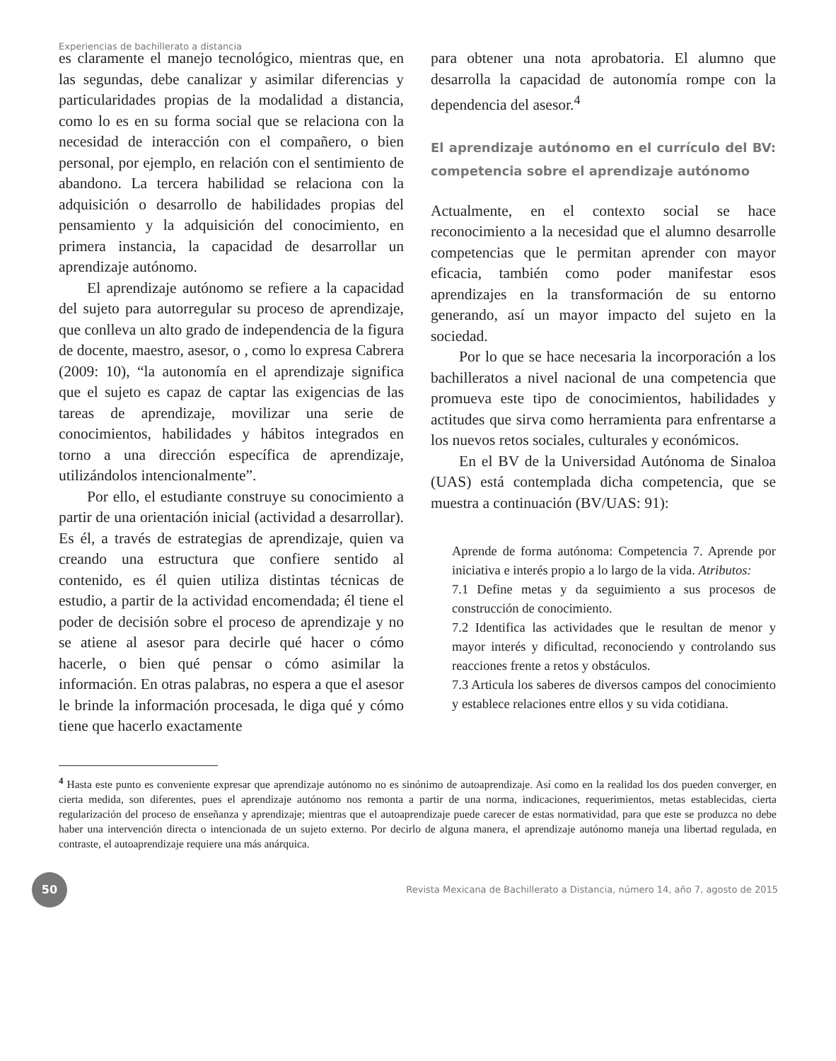Experiencias de bachillerato a distancia
es claramente el manejo tecnológico, mientras que, en las segundas, debe canalizar y asimilar diferencias y particularidades propias de la modalidad a distancia, como lo es en su forma social que se relaciona con la necesidad de interacción con el compañero, o bien personal, por ejemplo, en relación con el sentimiento de abandono. La tercera habilidad se relaciona con la adquisición o desarrollo de habilidades propias del pensamiento y la adquisición del conocimiento, en primera instancia, la capacidad de desarrollar un aprendizaje autónomo.
El aprendizaje autónomo se refiere a la capacidad del sujeto para autorregular su proceso de aprendizaje, que conlleva un alto grado de independencia de la figura de docente, maestro, asesor, o , como lo expresa Cabrera (2009: 10), “la autonomía en el aprendizaje significa que el sujeto es capaz de captar las exigencias de las tareas de aprendizaje, movilizar una serie de conocimientos, habilidades y hábitos integrados en torno a una dirección específica de aprendizaje, utilizándolos intencionalmente”.
Por ello, el estudiante construye su conocimiento a partir de una orientación inicial (actividad a desarrollar). Es él, a través de estrategias de aprendizaje, quien va creando una estructura que confiere sentido al contenido, es él quien utiliza distintas técnicas de estudio, a partir de la actividad encomendada; él tiene el poder de decisión sobre el proceso de aprendizaje y no se atiene al asesor para decirle qué hacer o cómo hacerle, o bien qué pensar o cómo asimilar la información. En otras palabras, no espera a que el asesor le brinde la información procesada, le diga qué y cómo tiene que hacerlo exactamente
para obtener una nota aprobatoria. El alumno que desarrolla la capacidad de autonomía rompe con la dependencia del asesor.<sup>4</sup>
El aprendizaje autónomo en el currículo del BV: competencia sobre el aprendizaje autónomo
Actualmente, en el contexto social se hace reconocimiento a la necesidad que el alumno desarrolle competencias que le permitan aprender con mayor eficacia, también como poder manifestar esos aprendizajes en la transformación de su entorno generando, así un mayor impacto del sujeto en la sociedad.
Por lo que se hace necesaria la incorporación a los bachilleratos a nivel nacional de una competencia que promueva este tipo de conocimientos, habilidades y actitudes que sirva como herramienta para enfrentarse a los nuevos retos sociales, culturales y económicos.
En el BV de la Universidad Autónoma de Sinaloa (UAS) está contemplada dicha competencia, que se muestra a continuación (BV/UAS: 91):
Aprende de forma autónoma: Competencia 7. Aprende por iniciativa e interés propio a lo largo de la vida. Atributos:
7.1 Define metas y da seguimiento a sus procesos de construcción de conocimiento.
7.2 Identifica las actividades que le resultan de menor y mayor interés y dificultad, reconociendo y controlando sus reacciones frente a retos y obstáculos.
7.3 Articula los saberes de diversos campos del conocimiento y establece relaciones entre ellos y su vida cotidiana.
<sup>4</sup> Hasta este punto es conveniente expresar que aprendizaje autónomo no es sinónimo de autoaprendizaje. Así como en la realidad los dos pueden converger, en cierta medida, son diferentes, pues el aprendizaje autónomo nos remonta a partir de una norma, indicaciones, requerimientos, metas establecidas, cierta regularización del proceso de enseñanza y aprendizaje; mientras que el autoaprendizaje puede carecer de estas normatividad, para que este se produzca no debe haber una intervención directa o intencionada de un sujeto externo. Por decirlo de alguna manera, el aprendizaje autónomo maneja una libertad regulada, en contraste, el autoaprendizaje requiere una más anárquica.
50
Revista Mexicana de Bachillerato a Distancia, número 14, año 7, agosto de 2015